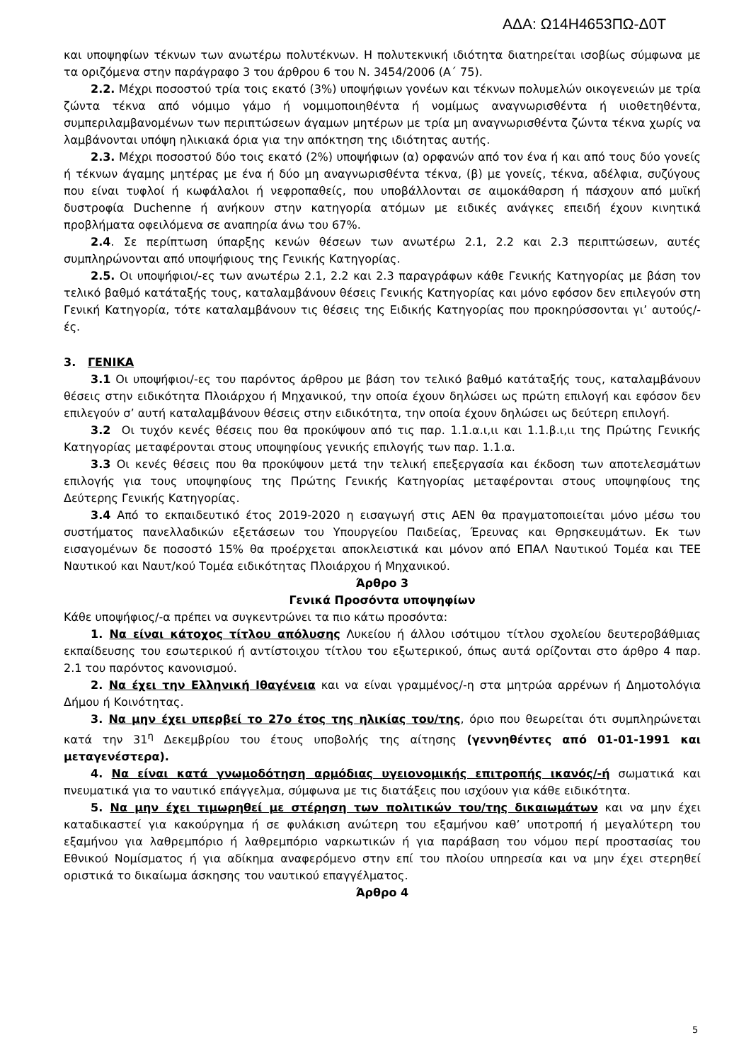ΑΔΑ: Ω14Η4653ΠΩ-Δ0Τ
και υποψηφίων τέκνων των ανωτέρω πολυτέκνων. Η πολυτεκνική ιδιότητα διατηρείται ισοβίως σύμφωνα με τα οριζόμενα στην παράγραφο 3 του άρθρου 6 του Ν. 3454/2006 (Α΄ 75).
2.2. Μέχρι ποσοστού τρία τοις εκατό (3%) υποψήφιων γονέων και τέκνων πολυμελών οικογενειών με τρία ζώντα τέκνα από νόμιμο γάμο ή νομιμοποιηθέντα ή νομίμως αναγνωρισθέντα ή υιοθετηθέντα, συμπεριλαμβανομένων των περιπτώσεων άγαμων μητέρων με τρία μη αναγνωρισθέντα ζώντα τέκνα χωρίς να λαμβάνονται υπόψη ηλικιακά όρια για την απόκτηση της ιδιότητας αυτής.
2.3. Μέχρι ποσοστού δύο τοις εκατό (2%) υποψήφιων (α) ορφανών από τον ένα ή και από τους δύο γονείς ή τέκνων άγαμης μητέρας με ένα ή δύο μη αναγνωρισθέντα τέκνα, (β) με γονείς, τέκνα, αδέλφια, συζύγους που είναι τυφλοί ή κωφάλαλοι ή νεφροπαθείς, που υποβάλλονται σε αιμοκάθαρση ή πάσχουν από μυϊκή δυστροφία Duchenne ή ανήκουν στην κατηγορία ατόμων με ειδικές ανάγκες επειδή έχουν κινητικά προβλήματα οφειλόμενα σε αναπηρία άνω του 67%.
2.4. Σε περίπτωση ύπαρξης κενών θέσεων των ανωτέρω 2.1, 2.2 και 2.3 περιπτώσεων, αυτές συμπληρώνονται από υποψήφιους της Γενικής Κατηγορίας.
2.5. Οι υποψήφιοι/-ες των ανωτέρω 2.1, 2.2 και 2.3 παραγράφων κάθε Γενικής Κατηγορίας με βάση τον τελικό βαθμό κατάταξής τους, καταλαμβάνουν θέσεις Γενικής Κατηγορίας και μόνο εφόσον δεν επιλεγούν στη Γενική Κατηγορία, τότε καταλαμβάνουν τις θέσεις της Ειδικής Κατηγορίας που προκηρύσσονται γι’ αυτούς/-ές.
3. ΓΕΝΙΚΑ
3.1 Οι υποψήφιοι/-ες του παρόντος άρθρου με βάση τον τελικό βαθμό κατάταξής τους, καταλαμβάνουν θέσεις στην ειδικότητα Πλοιάρχου ή Μηχανικού, την οποία έχουν δηλώσει ως πρώτη επιλογή και εφόσον δεν επιλεγούν σ’ αυτή καταλαμβάνουν θέσεις στην ειδικότητα, την οποία έχουν δηλώσει ως δεύτερη επιλογή.
3.2 Οι τυχόν κενές θέσεις που θα προκύψουν από τις παρ. 1.1.α.ι,ιι και 1.1.β.ι,ιι της Πρώτης Γενικής Κατηγορίας μεταφέρονται στους υποψηφίους γενικής επιλογής των παρ. 1.1.α.
3.3 Οι κενές θέσεις που θα προκύψουν μετά την τελική επεξεργασία και έκδοση των αποτελεσμάτων επιλογής για τους υποψηφίους της Πρώτης Γενικής Κατηγορίας μεταφέρονται στους υποψηφίους της Δεύτερης Γενικής Κατηγορίας.
3.4 Από το εκπαιδευτικό έτος 2019-2020 η εισαγωγή στις ΑΕΝ θα πραγματοποιείται μόνο μέσω του συστήματος πανελλαδικών εξετάσεων του Υπουργείου Παιδείας, Έρευνας και Θρησκευμάτων. Εκ των εισαγομένων δε ποσοστό 15% θα προέρχεται αποκλειστικά και μόνον από ΕΠΑΛ Ναυτικού Τομέα και ΤΕΕ Ναυτικού και Ναυτ/κού Τομέα ειδικότητας Πλοιάρχου ή Μηχανικού.
Άρθρο 3
Γενικά Προσόντα υποψηφίων
Κάθε υποψήφιος/-α πρέπει να συγκεντρώνει τα πιο κάτω προσόντα:
1. Να είναι κάτοχος τίτλου απόλυσης Λυκείου ή άλλου ισότιμου τίτλου σχολείου δευτεροβάθμιας εκπαίδευσης του εσωτερικού ή αντίστοιχου τίτλου του εξωτερικού, όπως αυτά ορίζονται στο άρθρο 4 παρ. 2.1 του παρόντος κανονισμού.
2. Να έχει την Ελληνική Ιθαγένεια και να είναι γραμμένος/-η στα μητρώα αρρένων ή Δημοτολόγια Δήμου ή Κοινότητας.
3. Να μην έχει υπερβεί το 27ο έτος της ηλικίας του/της, όριο που θεωρείται ότι συμπληρώνεται κατά την 31<sup>η</sup> Δεκεμβρίου του έτους υποβολής της αίτησης (γεννηθέντες από 01-01-1991 και μεταγενέστερα).
4. Να είναι κατά γνωμοδότηση αρμόδιας υγειονομικής επιτροπής ικανός/-ή σωματικά και πνευματικά για το ναυτικό επάγγελμα, σύμφωνα με τις διατάξεις που ισχύουν για κάθε ειδικότητα.
5. Να μην έχει τιμωρηθεί με στέρηση των πολιτικών του/της δικαιωμάτων και να μην έχει καταδικαστεί για κακούργημα ή σε φυλάκιση ανώτερη του εξαμήνου καθ’ υποτροπή ή μεγαλύτερη του εξαμήνου για λαθρεμπόριο ή λαθρεμπόριο ναρκωτικών ή για παράβαση του νόμου περί προστασίας του Εθνικού Νομίσματος ή για αδίκημα αναφερόμενο στην επί του πλοίου υπηρεσία και να μην έχει στερηθεί οριστικά το δικαίωμα άσκησης του ναυτικού επαγγέλματος.
Άρθρο 4
5